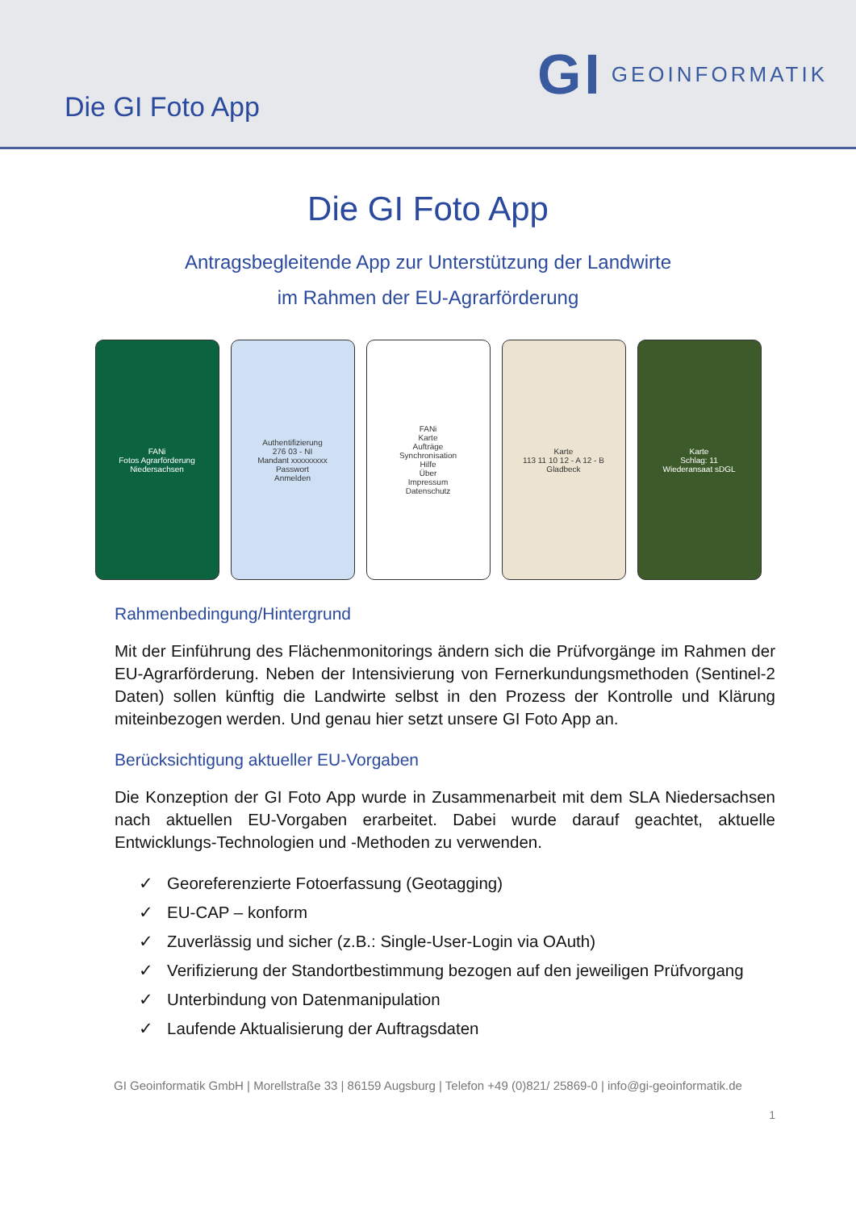Die GI Foto App
GI GEOINFORMATIK
Die GI Foto App
Antragsbegleitende App zur Unterstützung der Landwirte
im Rahmen der EU-Agrarförderung
FANi
Fotos Agrarförderung Niedersachsen
Authentifizierung
276 03 - NI
Mandant xxxxxxxxx
Passwort
Anmelden
FANi
Karte
Aufträge
Synchronisation
Hilfe
Über
Impressum
Datenschutz
Karte
113 11 10 12 - A 12 - B
Gladbeck
Karte
Schlag: 11
Wiederansaat sDGL
Rahmenbedingung/Hintergrund
Mit der Einführung des Flächenmonitorings ändern sich die Prüfvorgänge im Rahmen der EU-Agrarförderung. Neben der Intensivierung von Fernerkundungsmethoden (Sentinel-2 Daten) sollen künftig die Landwirte selbst in den Prozess der Kontrolle und Klärung miteinbezogen werden. Und genau hier setzt unsere GI Foto App an.
Berücksichtigung aktueller EU-Vorgaben
Die Konzeption der GI Foto App wurde in Zusammenarbeit mit dem SLA Niedersachsen nach aktuellen EU-Vorgaben erarbeitet. Dabei wurde darauf geachtet, aktuelle Entwicklungs-Technologien und -Methoden zu verwenden.
✓ Georeferenzierte Fotoerfassung (Geotagging)
✓ EU-CAP – konform
✓ Zuverlässig und sicher (z.B.: Single-User-Login via OAuth)
✓ Verifizierung der Standortbestimmung bezogen auf den jeweiligen Prüfvorgang
✓ Unterbindung von Datenmanipulation
✓ Laufende Aktualisierung der Auftragsdaten
GI Geoinformatik GmbH | Morellstraße 33 | 86159 Augsburg | Telefon +49 (0)821/ 25869-0 | info@gi-geoinformatik.de
1